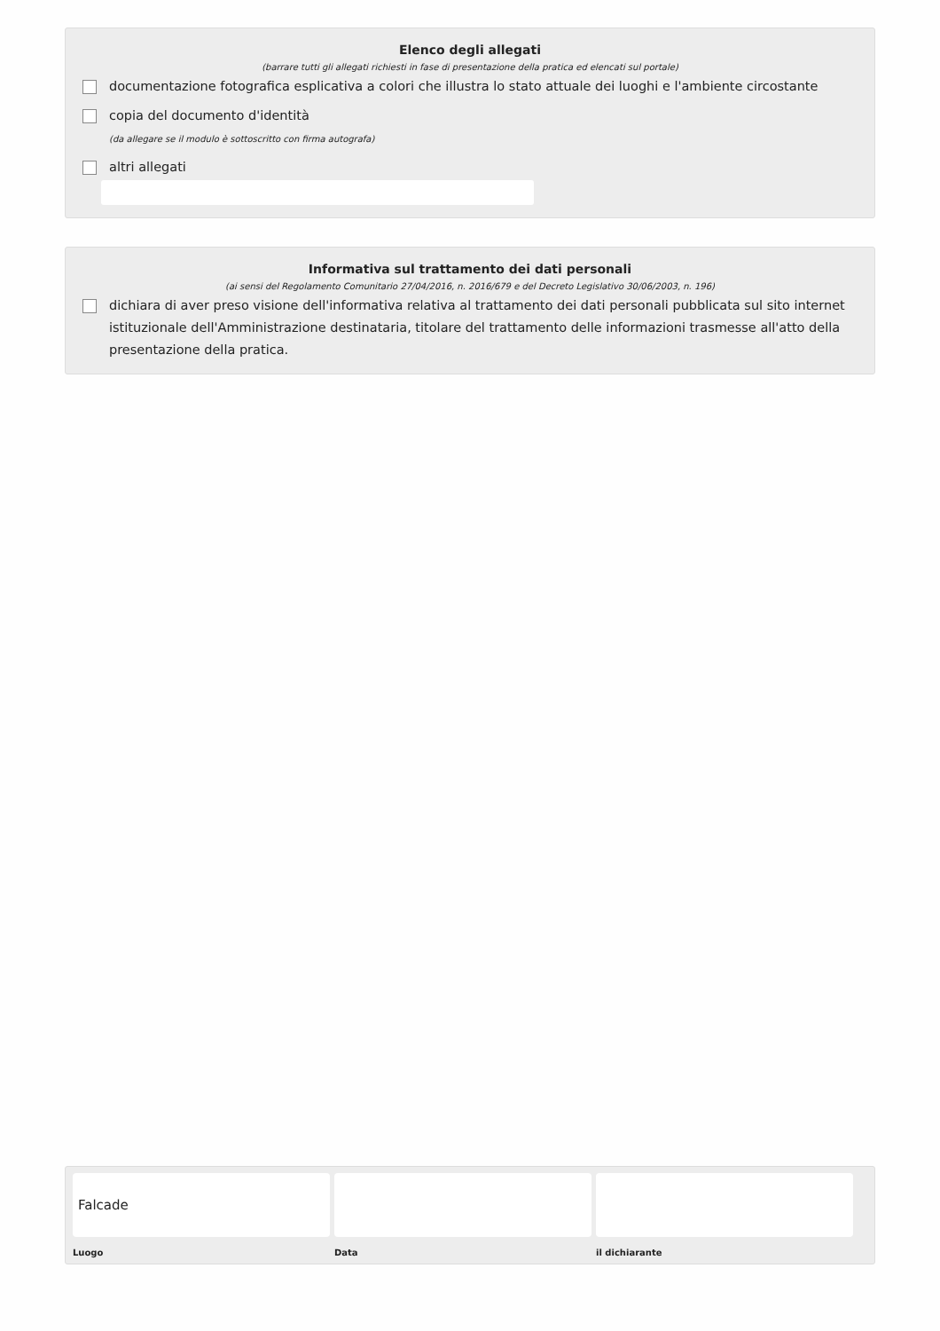Elenco degli allegati
(barrare tutti gli allegati richiesti in fase di presentazione della pratica ed elencati sul portale)
documentazione fotografica esplicativa a colori che illustra lo stato attuale dei luoghi e l'ambiente circostante
copia del documento d'identità
(da allegare se il modulo è sottoscritto con firma autografa)
altri allegati
Informativa sul trattamento dei dati personali
(ai sensi del Regolamento Comunitario 27/04/2016, n. 2016/679 e del Decreto Legislativo 30/06/2003, n. 196)
dichiara di aver preso visione dell'informativa relativa al trattamento dei dati personali pubblicata sul sito internet istituzionale dell'Amministrazione destinataria, titolare del trattamento delle informazioni trasmesse all'atto della presentazione della pratica.
Falcade
Luogo
Data il dichiarante